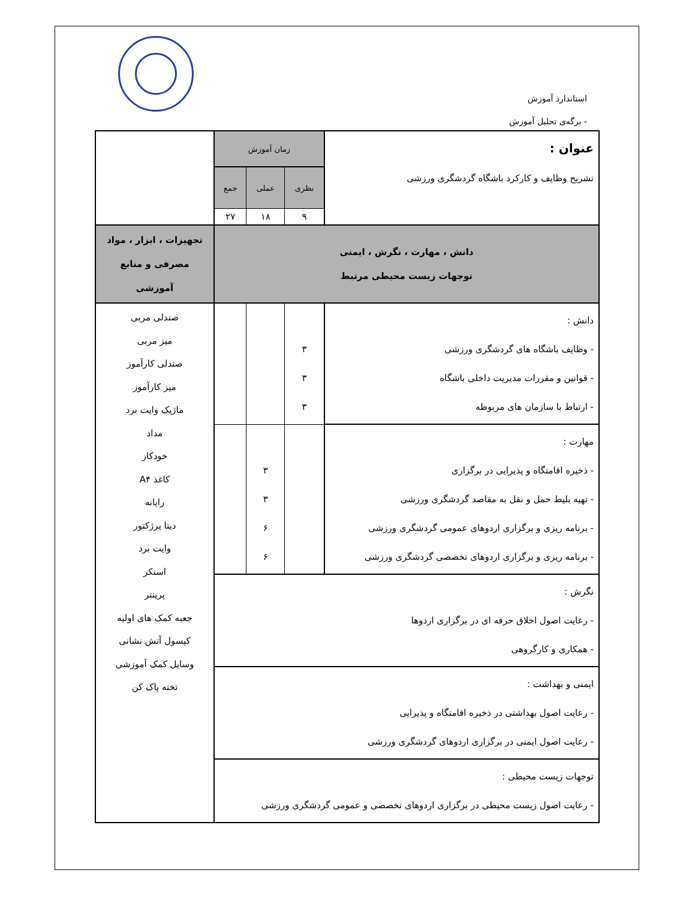استاندارد آموزش
- برگه‌ی تحلیل آموزش
| عنوان : تشریح وظایف و کارکرد باشگاه گردشگری ورزشی | زمان آموزش | | | |
| | نظری | عملی | جمع | |
| | ۹ | ۱۸ | ۲۷ | |
| دانش ، مهارت ، نگرش ، ایمنی توجهات زیست محیطی مرتبط | | | | تجهیزات ، ابزار ، مواد مصرفی و منابع آموزشی |
| دانش : - وظایف باشگاه های گردشگری ورزشی - قوانین و مقررات مدیریت داخلی باشگاه - ارتباط با سازمان های مربوطه | ۳ ۳ ۳ | | | صندلی مربی میز مربی صندلی کارآموز میز کارآموز ماژیک وایت برد مداد خودکار کاغذ A۴ رایانه دیتا پرژکتور وایت برد اسنکر پرینتر جعبه کمک های اولیه کپسول آتش نشانی وسایل کمک آموزشی تخته پاک کن |
| مهارت : - ذخیره اقامتگاه و پذیرایی در برگزاری - تهیه بلیط حمل و نقل به مقاصد گردشگری ورزشی - برنامه ریزی و برگزاری اردوهای عمومی گردشگری ورزشی - برنامه ریزی و برگزاری اردوهای تخصصی گردشگری ورزشی | | ۳ ۳ ۶ ۶ | | |
| نگرش : - رعایت اصول اخلاق حرفه ای در برگزاری اردوها - همکاری و کارگروهی | | | | |
| ایمنی و بهداشت : - رعایت اصول بهداشتی در ذخیره اقامتگاه و پذیرایی - رعایت اصول ایمنی در برگزاری اردوهای گردشگری ورزشی | | | | |
| توجهات زیست محیطی : - رعایت اصول زیست محیطی در برگزاری اردوهای تخصصی و عمومی گردشگری ورزشی | | | | |